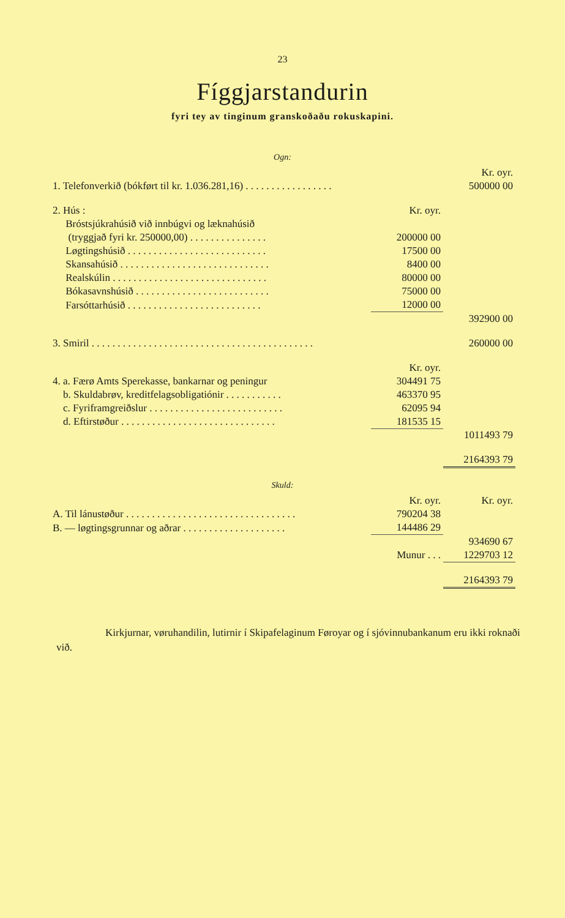23
Fíggjarstandurin
fyri tey av tinginum granskoðaðu rokuskapini.
Ogn:
| | | Kr. oyr. |
| 1. Telefonverkið (bókført til kr. 1.036.281,16) . . . . . . . . . . . . . . . . . | | 500000 00 |
| 2. Hús : | Kr. oyr. | |
| Bróstsjúkrahúsið við innbúgvi og læknahúsið | | |
| (tryggjað fyri kr. 250000,00) . . . . . . . . . . . . . . . | 200000 00 | |
| Løgtingshúsið . . . . . . . . . . . . . . . . . . . . . . . . . . . | 17500 00 | |
| Skansahúsið . . . . . . . . . . . . . . . . . . . . . . . . . . . . . | 8400 00 | |
| Realskúlin . . . . . . . . . . . . . . . . . . . . . . . . . . . . . . | 80000 00 | |
| Bókasavnshúsið . . . . . . . . . . . . . . . . . . . . . . . . . . | 75000 00 | |
| Farsóttarhúsið . . . . . . . . . . . . . . . . . . . . . . . . . . | 12000 00 | |
| | | 392900 00 |
| 3. Smiril . . . . . . . . . . . . . . . . . . . . . . . . . . . . . . . . . . . . . . . . . . . | | 260000 00 |
| | Kr. oyr. | |
| 4. a. Færø Amts Sperekasse, bankarnar og peningur | 304491 75 | |
| b. Skuldabrøv, kreditfelagsobligatiónir . . . . . . . . . . . | 463370 95 | |
| c. Fyriframgreiðslur . . . . . . . . . . . . . . . . . . . . . . . . . . | 62095 94 | |
| d. Eftirstøður . . . . . . . . . . . . . . . . . . . . . . . . . . . . . . | 181535 15 | |
| | | 1011493 79 |
| | | 2164393 79 |
Skuld:
| | Kr. oyr. | Kr. oyr. |
| A. Til lánustøður . . . . . . . . . . . . . . . . . . . . . . . . . . . . . . . . . | 790204 38 | |
| B. — løgtingsgrunnar og aðrar . . . . . . . . . . . . . . . . . . . . | 144486 29 | |
| | | 934690 67 |
| | Munur . . . | 1229703 12 |
| | | 2164393 79 |
Kirkjurnar, vøruhandilin, lutirnir í Skipafelaginum Føroyar og í sjóvinnubankanum eru ikki roknaði við.